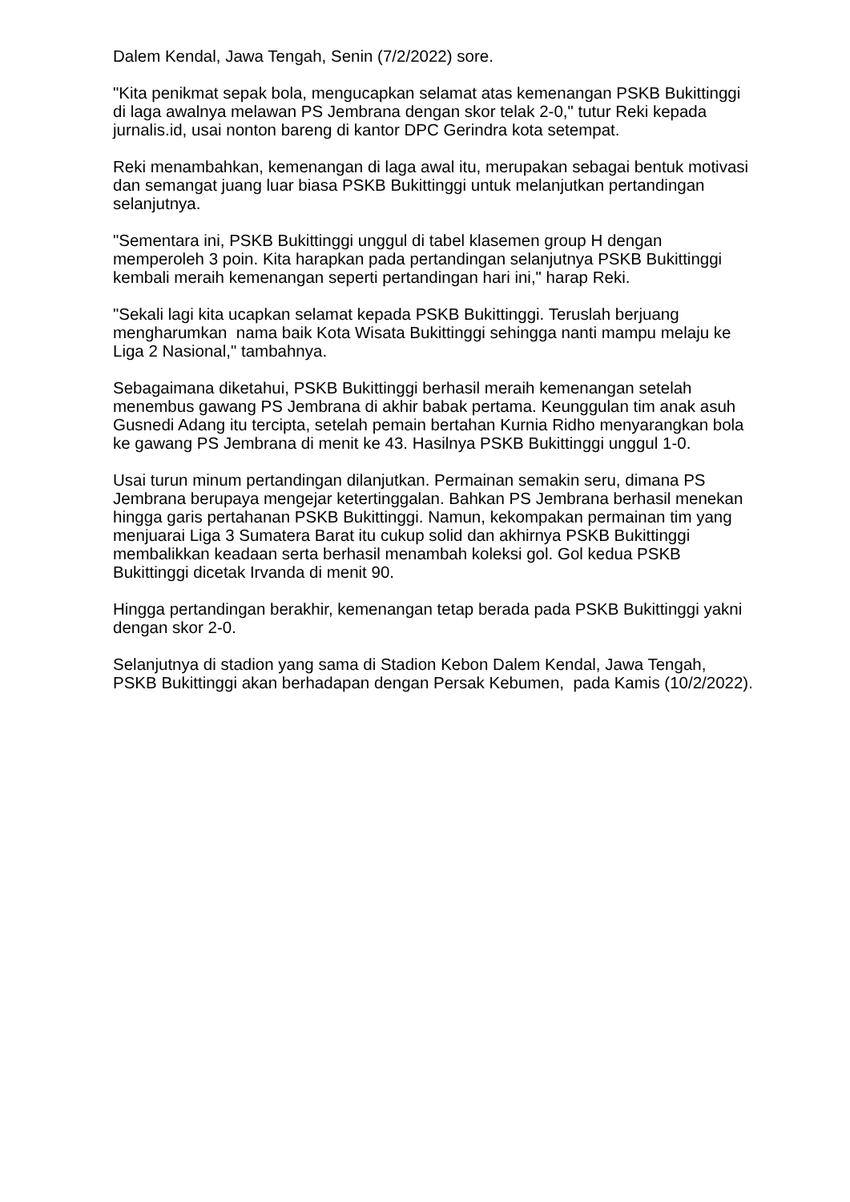Dalem Kendal, Jawa Tengah, Senin (7/2/2022) sore.
"Kita penikmat sepak bola, mengucapkan selamat atas kemenangan PSKB Bukittinggi di laga awalnya melawan PS Jembrana dengan skor telak 2-0," tutur Reki kepada jurnalis.id, usai nonton bareng di kantor DPC Gerindra kota setempat.
Reki menambahkan, kemenangan di laga awal itu, merupakan sebagai bentuk motivasi dan semangat juang luar biasa PSKB Bukittinggi untuk melanjutkan pertandingan selanjutnya.
"Sementara ini, PSKB Bukittinggi unggul di tabel klasemen group H dengan memperoleh 3 poin. Kita harapkan pada pertandingan selanjutnya PSKB Bukittinggi kembali meraih kemenangan seperti pertandingan hari ini," harap Reki.
"Sekali lagi kita ucapkan selamat kepada PSKB Bukittinggi. Teruslah berjuang mengharumkan nama baik Kota Wisata Bukittinggi sehingga nanti mampu melaju ke Liga 2 Nasional," tambahnya.
Sebagaimana diketahui, PSKB Bukittinggi berhasil meraih kemenangan setelah menembus gawang PS Jembrana di akhir babak pertama. Keunggulan tim anak asuh Gusnedi Adang itu tercipta, setelah pemain bertahan Kurnia Ridho menyarangkan bola ke gawang PS Jembrana di menit ke 43. Hasilnya PSKB Bukittinggi unggul 1-0.
Usai turun minum pertandingan dilanjutkan. Permainan semakin seru, dimana PS Jembrana berupaya mengejar ketertinggalan. Bahkan PS Jembrana berhasil menekan hingga garis pertahanan PSKB Bukittinggi. Namun, kekompakan permainan tim yang menjuarai Liga 3 Sumatera Barat itu cukup solid dan akhirnya PSKB Bukittinggi membalikkan keadaan serta berhasil menambah koleksi gol. Gol kedua PSKB Bukittinggi dicetak Irvanda di menit 90.
Hingga pertandingan berakhir, kemenangan tetap berada pada PSKB Bukittinggi yakni dengan skor 2-0.
Selanjutnya di stadion yang sama di Stadion Kebon Dalem Kendal, Jawa Tengah, PSKB Bukittinggi akan berhadapan dengan Persak Kebumen, pada Kamis (10/2/2022).